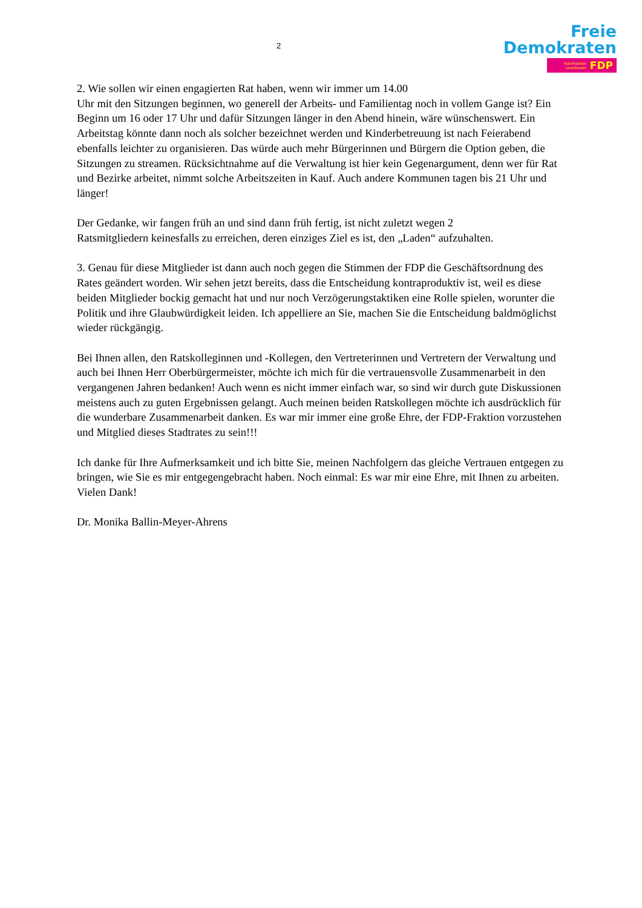2
Freie
Demokraten
Ratsfraktion
Leverkusen FDP
2. Wie sollen wir einen engagierten Rat haben, wenn wir immer um 14.00
Uhr mit den Sitzungen beginnen, wo generell der Arbeits- und Familientag noch in vollem Gange ist? Ein Beginn um 16 oder 17 Uhr und dafür Sitzungen länger in den Abend hinein, wäre wünschenswert. Ein Arbeitstag könnte dann noch als solcher bezeichnet werden und Kinderbetreuung ist nach Feierabend ebenfalls leichter zu organisieren. Das würde auch mehr Bürgerinnen und Bürgern die Option geben, die Sitzungen zu streamen. Rücksichtnahme auf die Verwaltung ist hier kein Gegenargument, denn wer für Rat und Bezirke arbeitet, nimmt solche Arbeitszeiten in Kauf. Auch andere Kommunen tagen bis 21 Uhr und länger!
Der Gedanke, wir fangen früh an und sind dann früh fertig, ist nicht zuletzt wegen 2
Ratsmitgliedern keinesfalls zu erreichen, deren einziges Ziel es ist, den „Laden“ aufzuhalten.
3. Genau für diese Mitglieder ist dann auch noch gegen die Stimmen der FDP die Geschäftsordnung des Rates geändert worden. Wir sehen jetzt bereits, dass die Entscheidung kontraproduktiv ist, weil es diese beiden Mitglieder bockig gemacht hat und nur noch Verzögerungstaktiken eine Rolle spielen, worunter die Politik und ihre Glaubwürdigkeit leiden. Ich appelliere an Sie, machen Sie die Entscheidung baldmöglichst wieder rückgängig.
Bei Ihnen allen, den Ratskolleginnen und -Kollegen, den Vertreterinnen und Vertretern der Verwaltung und auch bei Ihnen Herr Oberbürgermeister, möchte ich mich für die vertrauensvolle Zusammenarbeit in den vergangenen Jahren bedanken! Auch wenn es nicht immer einfach war, so sind wir durch gute Diskussionen meistens auch zu guten Ergebnissen gelangt. Auch meinen beiden Ratskollegen möchte ich ausdrücklich für die wunderbare Zusammenarbeit danken. Es war mir immer eine große Ehre, der FDP-Fraktion vorzustehen und Mitglied dieses Stadtrates zu sein!!!
Ich danke für Ihre Aufmerksamkeit und ich bitte Sie, meinen Nachfolgern das gleiche Vertrauen entgegen zu bringen, wie Sie es mir entgegengebracht haben. Noch einmal: Es war mir eine Ehre, mit Ihnen zu arbeiten.
Vielen Dank!
Dr. Monika Ballin-Meyer-Ahrens